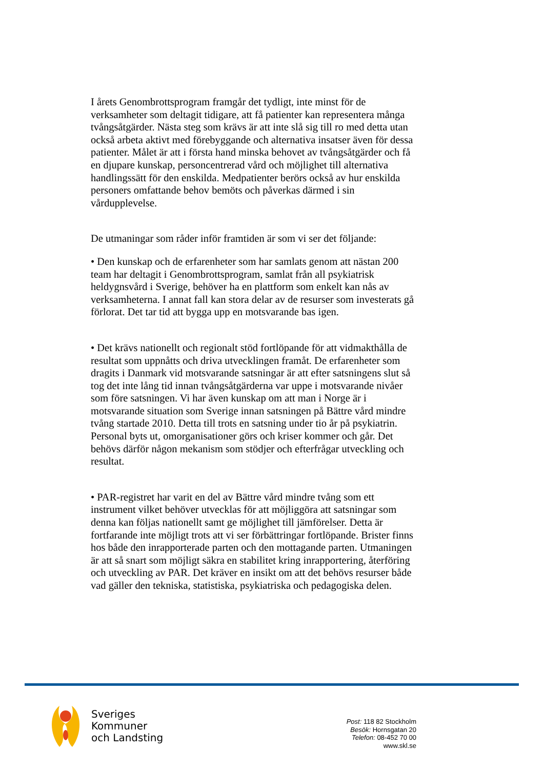I årets Genombrottsprogram framgår det tydligt, inte minst för de verksamheter som deltagit tidigare, att få patienter kan representera många tvångsåtgärder. Nästa steg som krävs är att inte slå sig till ro med detta utan också arbeta aktivt med förebyggande och alternativa insatser även för dessa patienter. Målet är att i första hand minska behovet av tvångsåtgärder och få en djupare kunskap, personcentrerad vård och möjlighet till alternativa handlingssätt för den enskilda. Medpatienter berörs också av hur enskilda personers omfattande behov bemöts och påverkas därmed i sin vårdupplevelse.
De utmaningar som råder inför framtiden är som vi ser det följande:
• Den kunskap och de erfarenheter som har samlats genom att nästan 200 team har deltagit i Genombrottsprogram, samlat från all psykiatrisk heldygnsvård i Sverige, behöver ha en plattform som enkelt kan nås av verksamheterna. I annat fall kan stora delar av de resurser som investerats gå förlorat. Det tar tid att bygga upp en motsvarande bas igen.
• Det krävs nationellt och regionalt stöd fortlöpande för att vidmakthålla de resultat som uppnåtts och driva utvecklingen framåt. De erfarenheter som dragits i Danmark vid motsvarande satsningar är att efter satsningens slut så tog det inte lång tid innan tvångsåtgärderna var uppe i motsvarande nivåer som före satsningen. Vi har även kunskap om att man i Norge är i motsvarande situation som Sverige innan satsningen på Bättre vård mindre tvång startade 2010. Detta till trots en satsning under tio år på psykiatrin. Personal byts ut, omorganisationer görs och kriser kommer och går. Det behövs därför någon mekanism som stödjer och efterfrågar utveckling och resultat.
• PAR-registret har varit en del av Bättre vård mindre tvång som ett instrument vilket behöver utvecklas för att möjliggöra att satsningar som denna kan följas nationellt samt ge möjlighet till jämförelser. Detta är fortfarande inte möjligt trots att vi ser förbättringar fortlöpande. Brister finns hos både den inrapporterade parten och den mottagande parten. Utmaningen är att så snart som möjligt säkra en stabilitet kring inrapportering, återföring och utveckling av PAR. Det kräver en insikt om att det behövs resurser både vad gäller den tekniska, statistiska, psykiatriska och pedagogiska delen.
Sveriges
Kommuner
och Landsting
Post: 118 82 Stockholm
Besök: Hornsgatan 20
Telefon: 08-452 70 00
www.skl.se